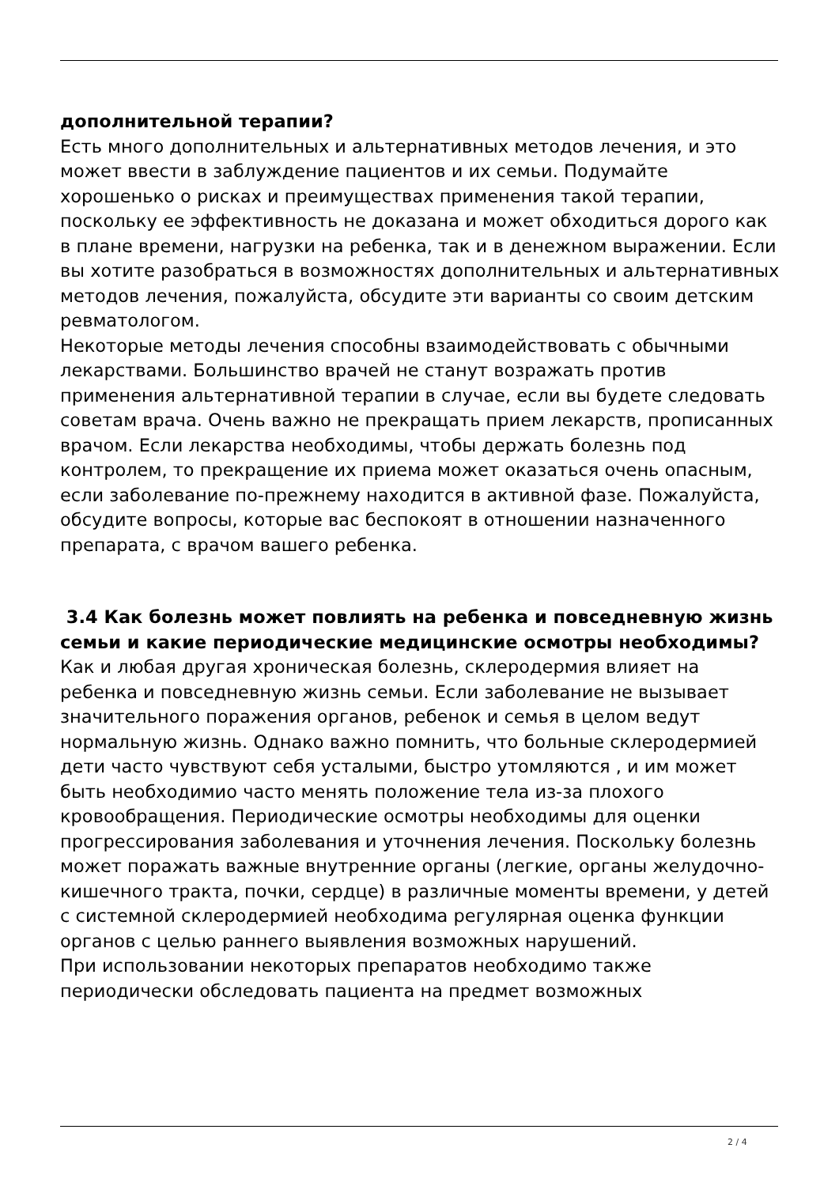дополнительной терапии?
Есть много дополнительных и альтернативных методов лечения, и это может ввести в заблуждение пациентов и их семьи. Подумайте хорошенько о рисках и преимуществах применения такой терапии, поскольку ее эффективность не доказана и может обходиться дорого как в плане времени, нагрузки на ребенка, так и в денежном выражении. Если вы хотите разобраться в возможностях дополнительных и альтернативных методов лечения, пожалуйста, обсудите эти варианты со своим детским ревматологом.
Некоторые методы лечения способны взаимодействовать с обычными лекарствами. Большинство врачей не станут возражать против применения альтернативной терапии в случае, если вы будете следовать советам врача. Очень важно не прекращать прием лекарств, прописанных врачом. Если лекарства необходимы, чтобы держать болезнь под контролем, то прекращение их приема может оказаться очень опасным, если заболевание по-прежнему находится в активной фазе. Пожалуйста, обсудите вопросы, которые вас беспокоят в отношении назначенного препарата, с врачом вашего ребенка.
3.4 Как болезнь может повлиять на ребенка и повседневную жизнь семьи и какие периодические медицинские осмотры необходимы?
Как и любая другая хроническая болезнь, склеродермия влияет на ребенка и повседневную жизнь семьи. Если заболевание не вызывает значительного поражения органов, ребенок и семья в целом ведут нормальную жизнь. Однако важно помнить, что больные склеродермией дети часто чувствуют себя усталыми, быстро утомляются , и им может быть необходимио часто менять положение тела из-за плохого кровообращения. Периодические осмотры необходимы для оценки прогрессирования заболевания и уточнения лечения. Поскольку болезнь может поражать важные внутренние органы (легкие, органы желудочно-кишечного тракта, почки, сердце) в различные моменты времени, у детей с системной склеродермией необходима регулярная оценка функции органов с целью раннего выявления возможных нарушений.
При использовании некоторых препаратов необходимо также периодически обследовать пациента на предмет возможных
2 / 4